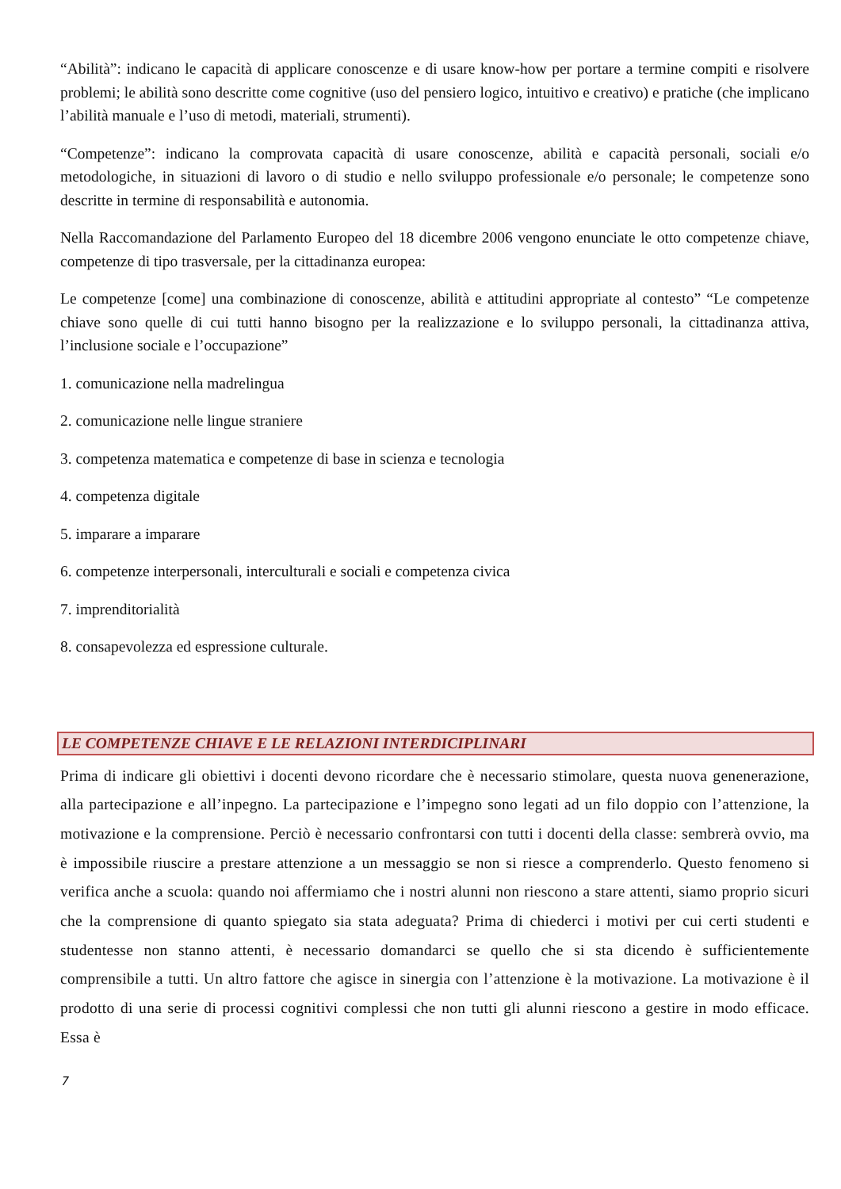“Abilità”: indicano le capacità di applicare conoscenze e di usare know-how per portare a termine compiti e risolvere problemi; le abilità sono descritte come cognitive (uso del pensiero logico, intuitivo e creativo) e pratiche (che implicano l’abilità manuale e l’uso di metodi, materiali, strumenti).
“Competenze”: indicano la comprovata capacità di usare conoscenze, abilità e capacità personali, sociali e/o metodologiche, in situazioni di lavoro o di studio e nello sviluppo professionale e/o personale; le competenze sono descritte in termine di responsabilità e autonomia.
Nella Raccomandazione del Parlamento Europeo del 18 dicembre 2006 vengono enunciate le otto competenze chiave, competenze di tipo trasversale, per la cittadinanza europea:
Le competenze [come] una combinazione di conoscenze, abilità e attitudini appropriate al contesto” “Le competenze chiave sono quelle di cui tutti hanno bisogno per la realizzazione e lo sviluppo personali, la cittadinanza attiva, l’inclusione sociale e l’occupazione”
1. comunicazione nella madrelingua
2. comunicazione nelle lingue straniere
3. competenza matematica e competenze di base in scienza e tecnologia
4. competenza digitale
5. imparare a imparare
6. competenze interpersonali, interculturali e sociali e competenza civica
7. imprenditorialità
8. consapevolezza ed espressione culturale.
LE COMPETENZE CHIAVE E LE RELAZIONI INTERDICIPLINARI
Prima di indicare gli obiettivi i docenti devono ricordare che è necessario stimolare, questa nuova genenerazione, alla partecipazione e all’inpegno. La partecipazione e l’impegno sono legati ad un filo doppio con l’attenzione, la motivazione e la comprensione. Perciò è necessario confrontarsi con tutti i docenti della classe: sembrerà ovvio, ma è impossibile riuscire a prestare attenzione a un messaggio se non si riesce a comprenderlo. Questo fenomeno si verifica anche a scuola: quando noi affermiamo che i nostri alunni non riescono a stare attenti, siamo proprio sicuri che la comprensione di quanto spiegato sia stata adeguata? Prima di chiederci i motivi per cui certi studenti e studentesse non stanno attenti, è necessario domandarci se quello che si sta dicendo è sufficientemente comprensibile a tutti. Un altro fattore che agisce in sinergia con l’attenzione è la motivazione. La motivazione è il prodotto di una serie di processi cognitivi complessi che non tutti gli alunni riescono a gestire in modo efficace. Essa è
7